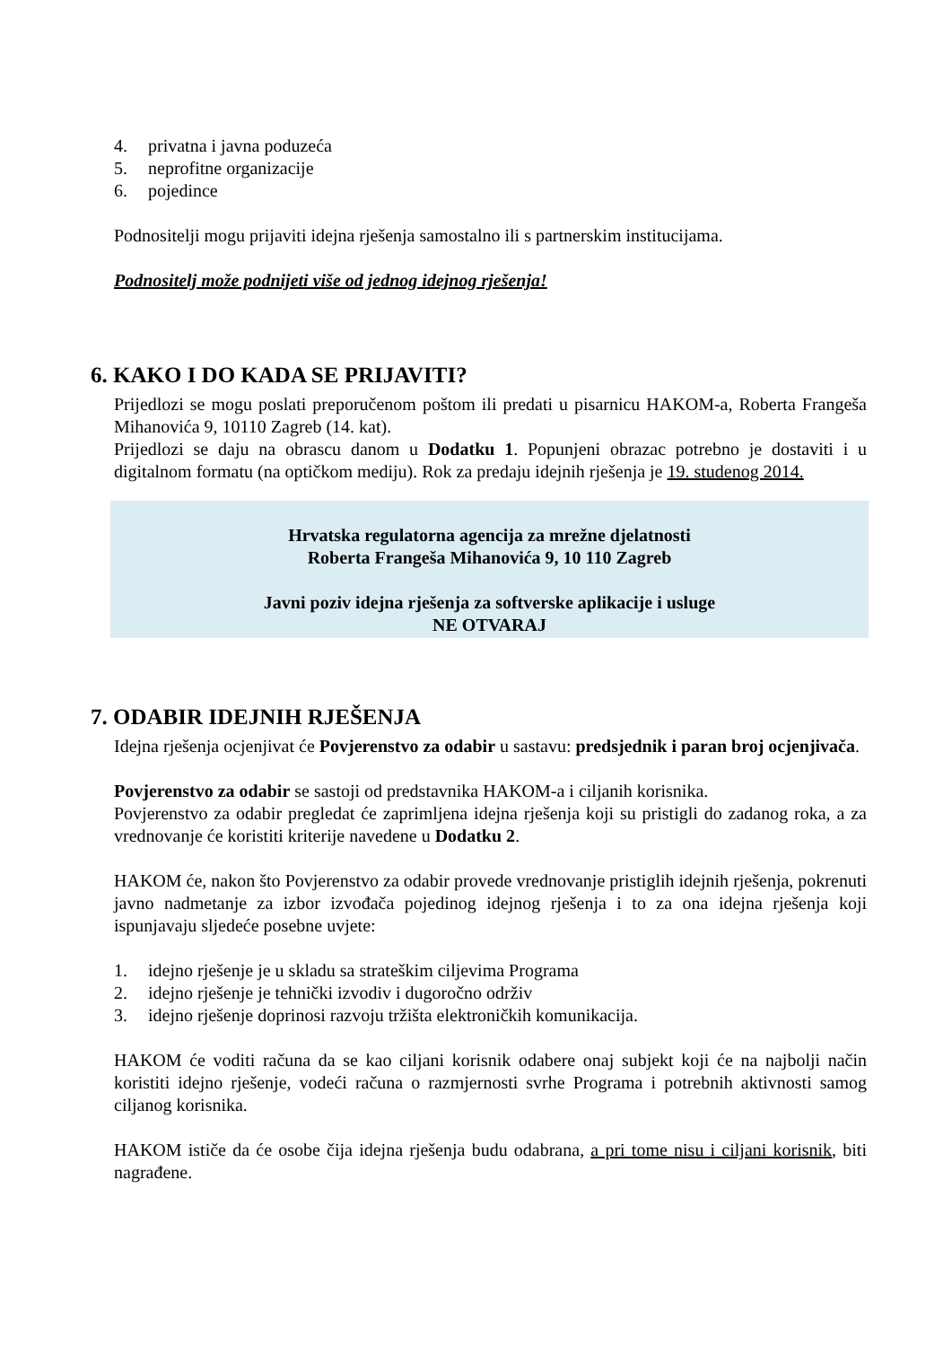4. privatna i javna poduzeća
5. neprofitne organizacije
6. pojedince
Podnositelji mogu prijaviti idejna rješenja samostalno ili s partnerskim institucijama.
Podnositelj može podnijeti više od jednog idejnog rješenja!
6. KAKO I DO KADA SE PRIJAVITI?
Prijedlozi se mogu poslati preporučenom poštom ili predati u pisarnicu HAKOM-a, Roberta Frangeša Mihanovića 9, 10110 Zagreb (14. kat).
Prijedlozi se daju na obrascu danom u Dodatku 1. Popunjeni obrazac potrebno je dostaviti i u digitalnom formatu (na optičkom mediju). Rok za predaju idejnih rješenja je 19. studenog 2014.
Hrvatska regulatorna agencija za mrežne djelatnosti
Roberta Frangeša Mihanovića 9, 10 110 Zagreb
Javni poziv idejna rješenja za softverske aplikacije i usluge
NE OTVARAJ
7. ODABIR IDEJNIH RJEŠENJA
Idejna rješenja ocjenjivat će Povjerenstvo za odabir u sastavu: predsjednik i paran broj ocjenjivača.
Povjerenstvo za odabir se sastoji od predstavnika HAKOM-a i ciljanih korisnika.
Povjerenstvo za odabir pregledat će zaprimljena idejna rješenja koji su pristigli do zadanog roka, a za vrednovanje će koristiti kriterije navedene u Dodatku 2.
HAKOM će, nakon što Povjerenstvo za odabir provede vrednovanje pristiglih idejnih rješenja, pokrenuti javno nadmetanje za izbor izvođača pojedinog idejnog rješenja i to za ona idejna rješenja koji ispunjavaju sljedeće posebne uvjete:
1. idejno rješenje je u skladu sa strateškim ciljevima Programa
2. idejno rješenje je tehnički izvodiv i dugoročno održiv
3. idejno rješenje doprinosi razvoju tržišta elektroničkih komunikacija.
HAKOM će voditi računa da se kao ciljani korisnik odabere onaj subjekt koji će na najbolji način koristiti idejno rješenje, vodeći računa o razmjernosti svrhe Programa i potrebnih aktivnosti samog ciljanog korisnika.
HAKOM ističe da će osobe čija idejna rješenja budu odabrana, a pri tome nisu i ciljani korisnik, biti nagrađene.